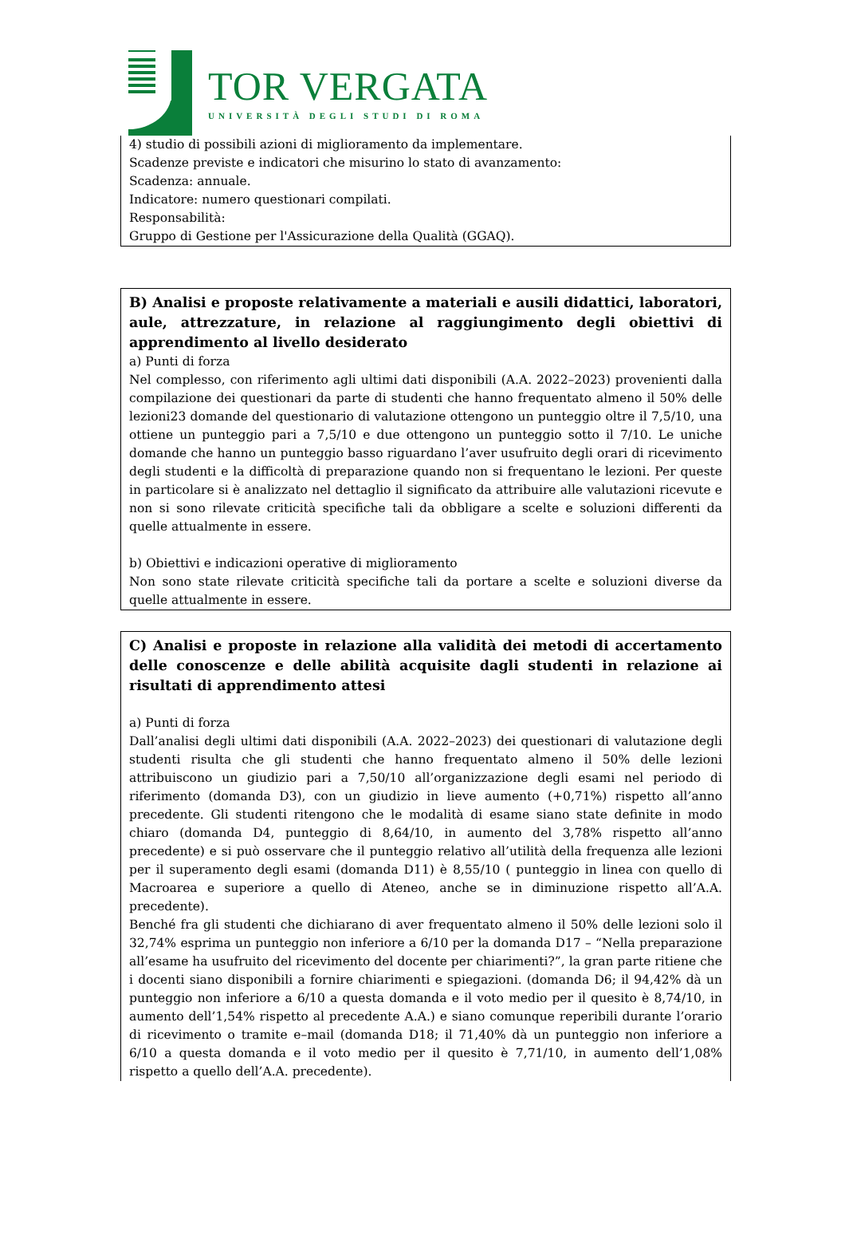TOR VERGATA
UNIVERSITÀ DEGLI STUDI DI ROMA
4) studio di possibili azioni di miglioramento da implementare.
Scadenze previste e indicatori che misurino lo stato di avanzamento:
Scadenza: annuale.
Indicatore: numero questionari compilati.
Responsabilità:
Gruppo di Gestione per l'Assicurazione della Qualità (GGAQ).
B) Analisi e proposte relativamente a materiali e ausili didattici, laboratori, aule, attrezzature, in relazione al raggiungimento degli obiettivi di apprendimento al livello desiderato
a) Punti di forza
Nel complesso, con riferimento agli ultimi dati disponibili (A.A. 2022–2023) provenienti dalla compilazione dei questionari da parte di studenti che hanno frequentato almeno il 50% delle lezioni23 domande del questionario di valutazione ottengono un punteggio oltre il 7,5/10, una ottiene un punteggio pari a 7,5/10 e due ottengono un punteggio sotto il 7/10. Le uniche domande che hanno un punteggio basso riguardano l’aver usufruito degli orari di ricevimento degli studenti e la difficoltà di preparazione quando non si frequentano le lezioni. Per queste in particolare si è analizzato nel dettaglio il significato da attribuire alle valutazioni ricevute e non si sono rilevate criticità specifiche tali da obbligare a scelte e soluzioni differenti da quelle attualmente in essere.
b) Obiettivi e indicazioni operative di miglioramento
Non sono state rilevate criticità specifiche tali da portare a scelte e soluzioni diverse da quelle attualmente in essere.
C) Analisi e proposte in relazione alla validità dei metodi di accertamento delle conoscenze e delle abilità acquisite dagli studenti in relazione ai risultati di apprendimento attesi
a) Punti di forza
Dall’analisi degli ultimi dati disponibili (A.A. 2022–2023) dei questionari di valutazione degli studenti risulta che gli studenti che hanno frequentato almeno il 50% delle lezioni attribuiscono un giudizio pari a 7,50/10 all’organizzazione degli esami nel periodo di riferimento (domanda D3), con un giudizio in lieve aumento (+0,71%) rispetto all’anno precedente. Gli studenti ritengono che le modalità di esame siano state definite in modo chiaro (domanda D4, punteggio di 8,64/10, in aumento del 3,78% rispetto all’anno precedente) e si può osservare che il punteggio relativo all’utilità della frequenza alle lezioni per il superamento degli esami (domanda D11) è 8,55/10 ( punteggio in linea con quello di Macroarea e superiore a quello di Ateneo, anche se in diminuzione rispetto all’A.A. precedente).
Benché fra gli studenti che dichiarano di aver frequentato almeno il 50% delle lezioni solo il 32,74% esprima un punteggio non inferiore a 6/10 per la domanda D17 – “Nella preparazione all’esame ha usufruito del ricevimento del docente per chiarimenti?”, la gran parte ritiene che i docenti siano disponibili a fornire chiarimenti e spiegazioni. (domanda D6; il 94,42% dà un punteggio non inferiore a 6/10 a questa domanda e il voto medio per il quesito è 8,74/10, in aumento dell’1,54% rispetto al precedente A.A.) e siano comunque reperibili durante l’orario di ricevimento o tramite e–mail (domanda D18; il 71,40% dà un punteggio non inferiore a 6/10 a questa domanda e il voto medio per il quesito è 7,71/10, in aumento dell’1,08% rispetto a quello dell’A.A. precedente).